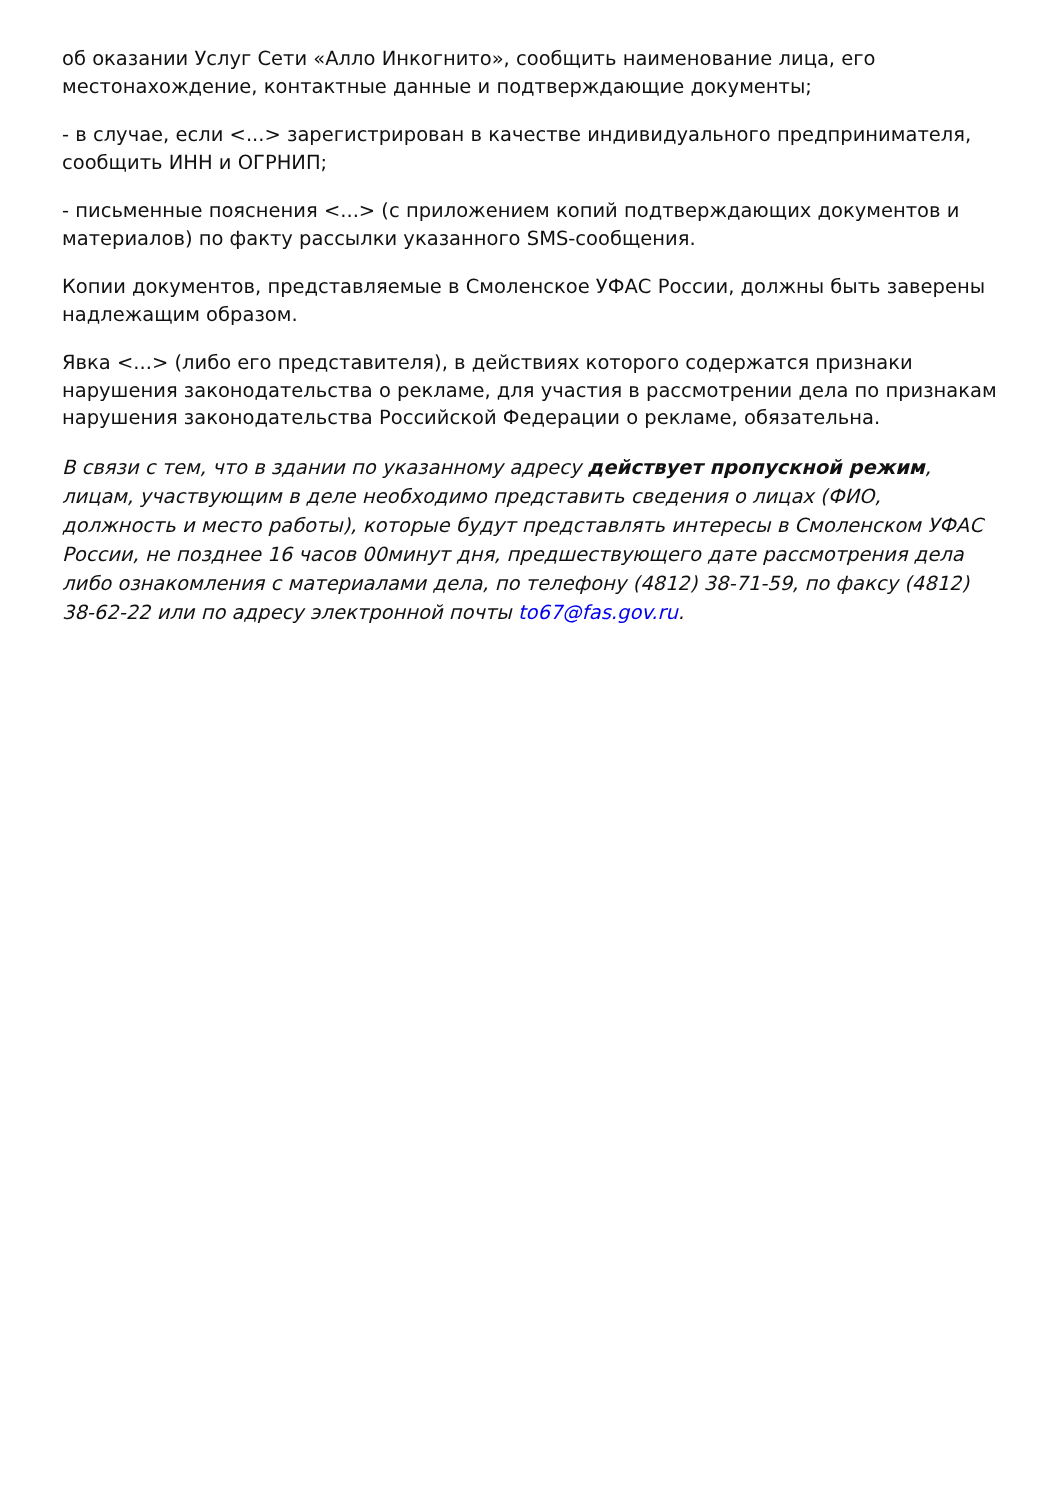об оказании Услуг Сети «Алло Инкогнито», сообщить наименование лица, его местонахождение, контактные данные и подтверждающие документы;
- в случае, если <...> зарегистрирован в качестве индивидуального предпринимателя, сообщить ИНН и ОГРНИП;
- письменные пояснения <...> (с приложением копий подтверждающих документов и материалов) по факту рассылки указанного SMS-сообщения.
Копии документов, представляемые в Смоленское УФАС России, должны быть заверены надлежащим образом.
Явка <...> (либо его представителя), в действиях которого содержатся признаки нарушения законодательства о рекламе, для участия в рассмотрении дела по признакам нарушения законодательства Российской Федерации о рекламе, обязательна.
В связи с тем, что в здании по указанному адресу действует пропускной режим, лицам, участвующим в деле необходимо представить сведения о лицах (ФИО, должность и место работы), которые будут представлять интересы в Смоленском УФАС России, не позднее 16 часов 00минут дня, предшествующего дате рассмотрения дела либо ознакомления с материалами дела, по телефону (4812) 38-71-59, по факсу (4812) 38-62-22 или по адресу электронной почты to67@fas.gov.ru.